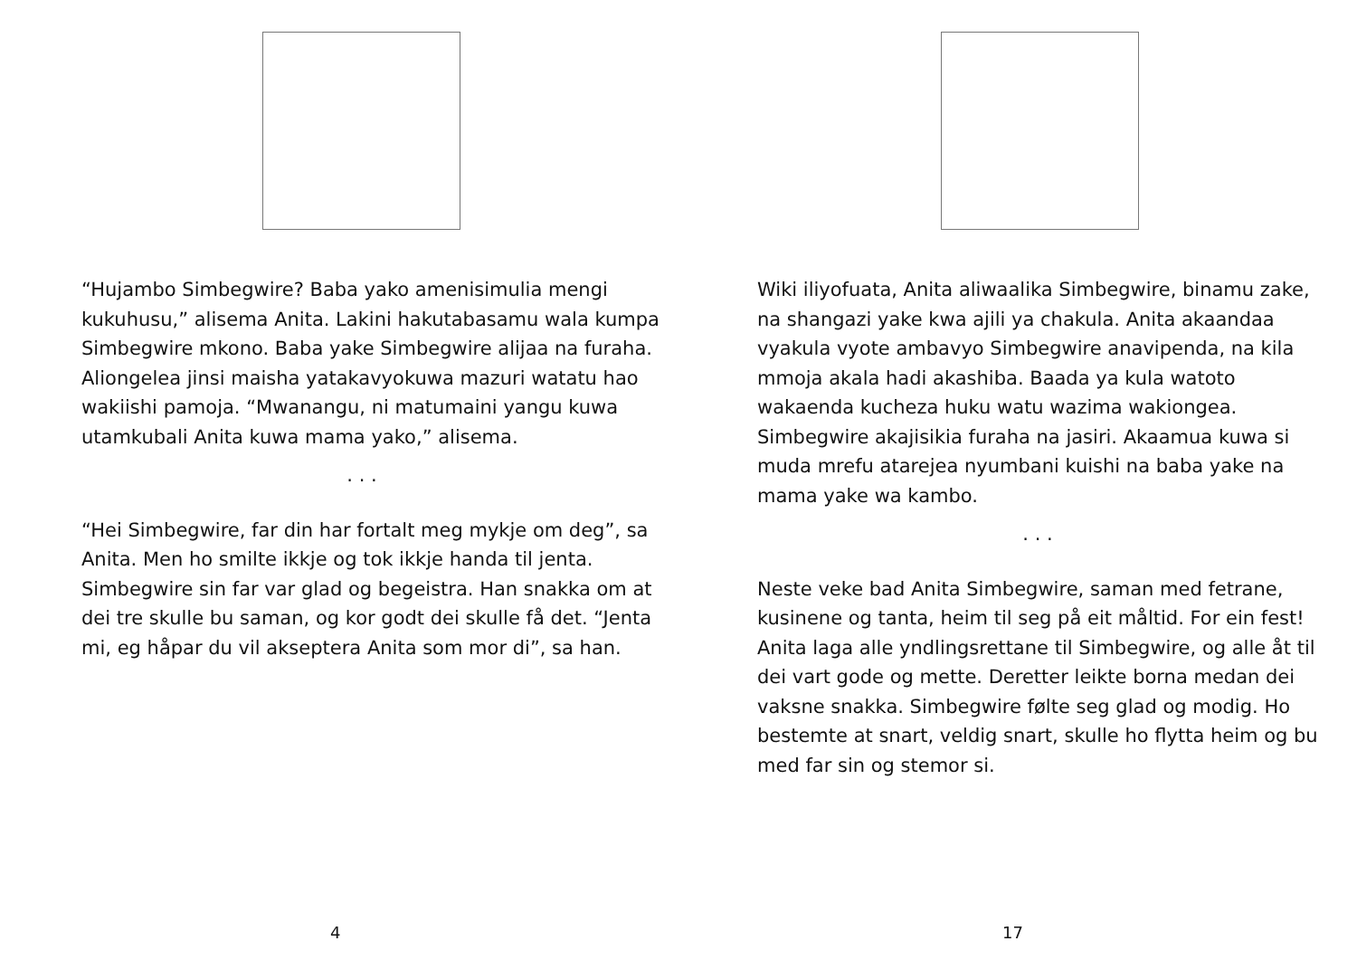“Hujambo Simbegwire? Baba yako amenisimulia mengi kukuhusu,” alisema Anita. Lakini hakutabasamu wala kumpa Simbegwire mkono. Baba yake Simbegwire alijaa na furaha. Aliongelea jinsi maisha yatakavyokuwa mazuri watatu hao wakiishi pamoja. “Mwanangu, ni matumaini yangu kuwa utamkubali Anita kuwa mama yako,” alisema.
. . .
“Hei Simbegwire, far din har fortalt meg mykje om deg”, sa Anita. Men ho smilte ikkje og tok ikkje handa til jenta. Simbegwire sin far var glad og begeistra. Han snakka om at dei tre skulle bu saman, og kor godt dei skulle få det. “Jenta mi, eg håpar du vil akseptera Anita som mor di”, sa han.
4
Wiki iliyofuata, Anita aliwaalika Simbegwire, binamu zake, na shangazi yake kwa ajili ya chakula. Anita akaandaa vyakula vyote ambavyo Simbegwire anavipenda, na kila mmoja akala hadi akashiba. Baada ya kula watoto wakaenda kucheza huku watu wazima wakiongea. Simbegwire akajisikia furaha na jasiri. Akaamua kuwa si muda mrefu atarejea nyumbani kuishi na baba yake na mama yake wa kambo.
. . .
Neste veke bad Anita Simbegwire, saman med fetrane, kusinene og tanta, heim til seg på eit måltid. For ein fest! Anita laga alle yndlingsrettane til Simbegwire, og alle åt til dei vart gode og mette. Deretter leikte borna medan dei vaksne snakka. Simbegwire følte seg glad og modig. Ho bestemte at snart, veldig snart, skulle ho flytta heim og bu med far sin og stemor si.
17